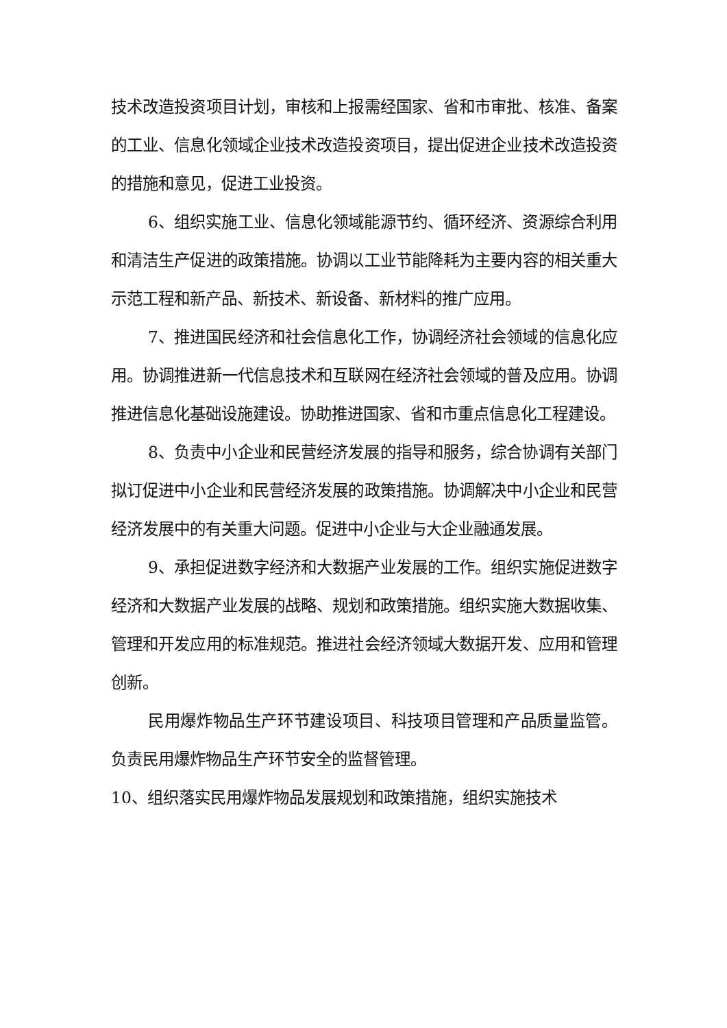技术改造投资项目计划，审核和上报需经国家、省和市审批、核准、备案的工业、信息化领域企业技术改造投资项目，提出促进企业技术改造投资的措施和意见，促进工业投资。
6、组织实施工业、信息化领域能源节约、循环经济、资源综合利用和清洁生产促进的政策措施。协调以工业节能降耗为主要内容的相关重大示范工程和新产品、新技术、新设备、新材料的推广应用。
7、推进国民经济和社会信息化工作，协调经济社会领域的信息化应用。协调推进新一代信息技术和互联网在经济社会领域的普及应用。协调推进信息化基础设施建设。协助推进国家、省和市重点信息化工程建设。
8、负责中小企业和民营经济发展的指导和服务，综合协调有关部门拟订促进中小企业和民营经济发展的政策措施。协调解决中小企业和民营经济发展中的有关重大问题。促进中小企业与大企业融通发展。
9、承担促进数字经济和大数据产业发展的工作。组织实施促进数字经济和大数据产业发展的战略、规划和政策措施。组织实施大数据收集、管理和开发应用的标准规范。推进社会经济领域大数据开发、应用和管理创新。
民用爆炸物品生产环节建设项目、科技项目管理和产品质量监管。负责民用爆炸物品生产环节安全的监督管理。
10、组织落实民用爆炸物品发展规划和政策措施，组织实施技术